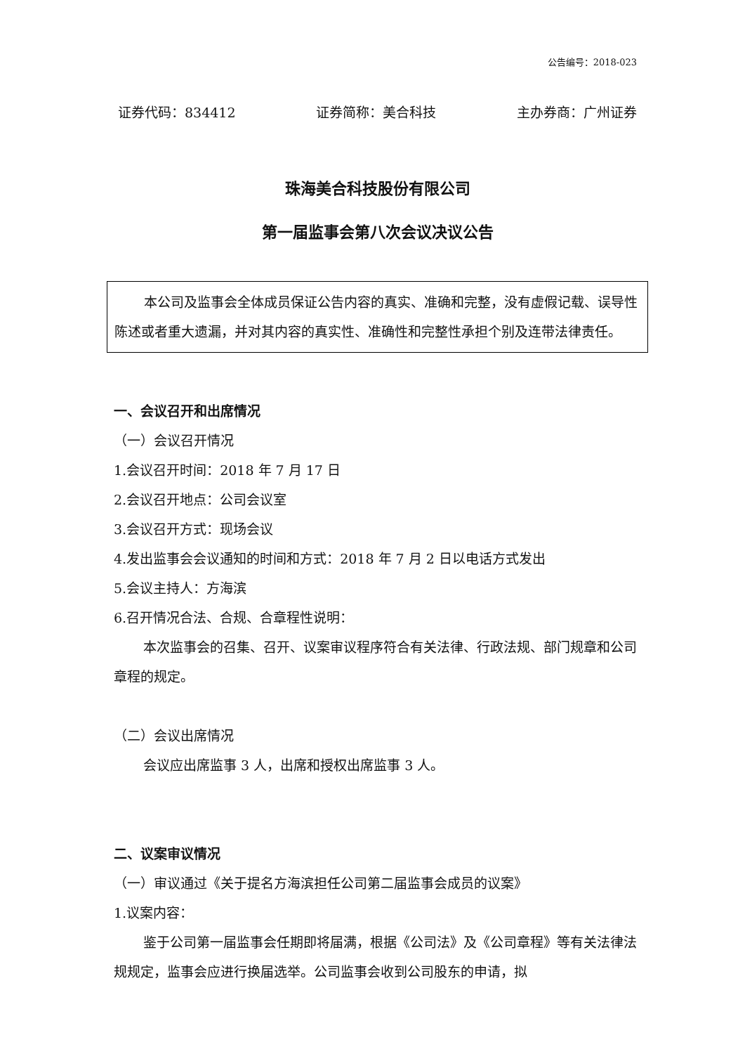公告编号：2018-023
证券代码：834412 证券简称：美合科技 主办券商：广州证券
珠海美合科技股份有限公司
第一届监事会第八次会议决议公告
本公司及监事会全体成员保证公告内容的真实、准确和完整，没有虚假记载、误导性陈述或者重大遗漏，并对其内容的真实性、准确性和完整性承担个别及连带法律责任。
一、会议召开和出席情况
（一）会议召开情况
1.会议召开时间：2018 年 7 月 17 日
2.会议召开地点：公司会议室
3.会议召开方式：现场会议
4.发出监事会会议通知的时间和方式：2018 年 7 月 2 日以电话方式发出
5.会议主持人：方海滨
6.召开情况合法、合规、合章程性说明：
本次监事会的召集、召开、议案审议程序符合有关法律、行政法规、部门规章和公司章程的规定。
（二）会议出席情况
会议应出席监事 3 人，出席和授权出席监事 3 人。
二、议案审议情况
（一）审议通过《关于提名方海滨担任公司第二届监事会成员的议案》
1.议案内容：
鉴于公司第一届监事会任期即将届满，根据《公司法》及《公司章程》等有关法律法规规定，监事会应进行换届选举。公司监事会收到公司股东的申请，拟